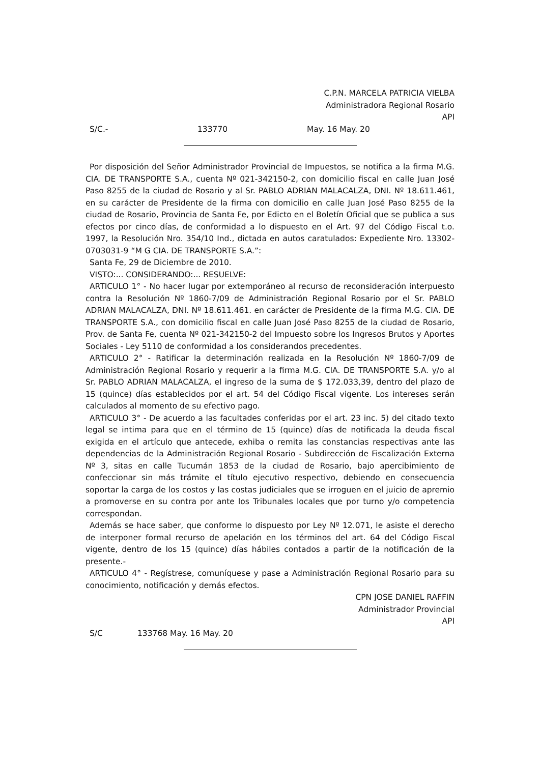C.P.N. MARCELA PATRICIA VIELBA
Administradora Regional Rosario
API
S/C.- 133770 May. 16 May. 20
Por disposición del Señor Administrador Provincial de Impuestos, se notifica a la firma M.G. CIA. DE TRANSPORTE S.A., cuenta Nº 021-342150-2, con domicilio fiscal en calle Juan José Paso 8255 de la ciudad de Rosario y al Sr. PABLO ADRIAN MALACALZA, DNI. Nº 18.611.461, en su carácter de Presidente de la firma con domicilio en calle Juan José Paso 8255 de la ciudad de Rosario, Provincia de Santa Fe, por Edicto en el Boletín Oficial que se publica a sus efectos por cinco días, de conformidad a lo dispuesto en el Art. 97 del Código Fiscal t.o. 1997, la Resolución Nro. 354/10 Ind., dictada en autos caratulados: Expediente Nro. 13302-0703031-9 “M G CIA. DE TRANSPORTE S.A.”:
Santa Fe, 29 de Diciembre de 2010.
VISTO:... CONSIDERANDO:... RESUELVE:
ARTICULO 1° - No hacer lugar por extemporáneo al recurso de reconsideración interpuesto contra la Resolución Nº 1860-7/09 de Administración Regional Rosario por el Sr. PABLO ADRIAN MALACALZA, DNI. Nº 18.611.461. en carácter de Presidente de la firma M.G. CIA. DE TRANSPORTE S.A., con domicilio fiscal en calle Juan José Paso 8255 de la ciudad de Rosario, Prov. de Santa Fe, cuenta Nº 021-342150-2 del Impuesto sobre los Ingresos Brutos y Aportes Sociales - Ley 5110 de conformidad a los considerandos precedentes.
ARTICULO 2° - Ratificar la determinación realizada en la Resolución Nº 1860-7/09 de Administración Regional Rosario y requerir a la firma M.G. CIA. DE TRANSPORTE S.A. y/o al Sr. PABLO ADRIAN MALACALZA, el ingreso de la suma de $ 172.033,39, dentro del plazo de 15 (quince) días establecidos por el art. 54 del Código Fiscal vigente. Los intereses serán calculados al momento de su efectivo pago.
ARTICULO 3° - De acuerdo a las facultades conferidas por el art. 23 inc. 5) del citado texto legal se intima para que en el término de 15 (quince) días de notificada la deuda fiscal exigida en el artículo que antecede, exhiba o remita las constancias respectivas ante las dependencias de la Administración Regional Rosario - Subdirección de Fiscalización Externa Nº 3, sitas en calle Tucumán 1853 de la ciudad de Rosario, bajo apercibimiento de confeccionar sin más trámite el título ejecutivo respectivo, debiendo en consecuencia soportar la carga de los costos y las costas judiciales que se irroguen en el juicio de apremio a promoverse en su contra por ante los Tribunales locales que por turno y/o competencia correspondan.
Además se hace saber, que conforme lo dispuesto por Ley Nº 12.071, le asiste el derecho de interponer formal recurso de apelación en los términos del art. 64 del Código Fiscal vigente, dentro de los 15 (quince) días hábiles contados a partir de la notificación de la presente.-
ARTICULO 4° - Regístrese, comuníquese y pase a Administración Regional Rosario para su conocimiento, notificación y demás efectos.
CPN JOSE DANIEL RAFFIN
Administrador Provincial
API
S/C 133768 May. 16 May. 20